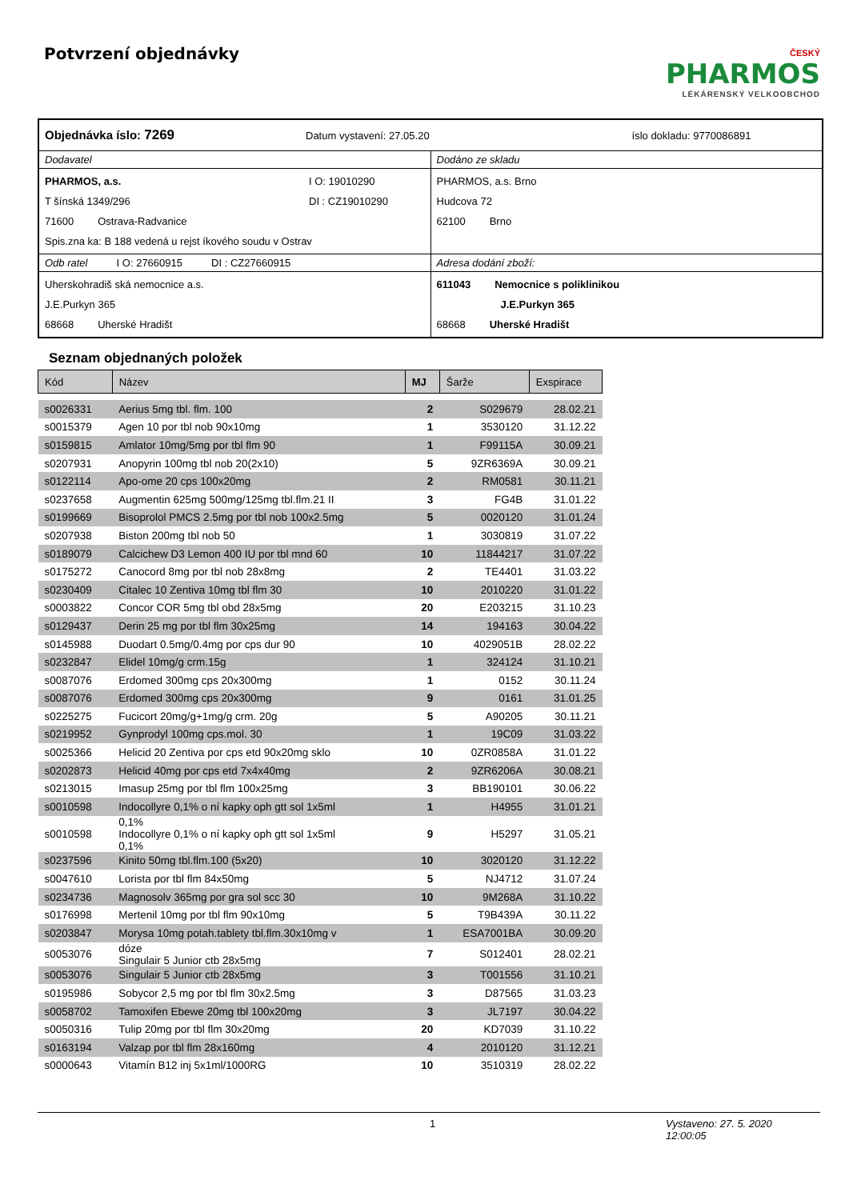Potvrzení objednávky
ČESKÝ
PHARMOS
LÉKÁRENSKÝ VELKOOBCHOD
Objednávka íslo: 7269
Datum vystavení: 27.05.20 íslo dokladu: 9770086891
Dodavatel Dodáno ze skladu
PHARMOS, a.s. I O: 19010290
T šínská 1349/296 DI : CZ19010290
71600 Ostrava-Radvanice
Spis.zna ka: B 188 vedená u rejst íkového soudu v Ostrav
PHARMOS, a.s. Brno
Hudcova 72
62100 Brno
Odb ratel I O: 27660915 DI : CZ27660915
Adresa dodání zboží:
Uherskohradiš ská nemocnice a.s.
J.E.Purkyn 365
68668 Uherské Hradišt
611043 Nemocnice s poliklinikou
J.E.Purkyn 365
68668 Uherské Hradišt
Seznam objednaných položek
| Kód | Název | MJ | Šarže | Exspirace |
| --- | --- | --- | --- | --- |
| s0026331 | Aerius 5mg tbl. flm. 100 | 2 | S029679 | 28.02.21 |
| s0015379 | Agen 10 por tbl nob 90x10mg | 1 | 3530120 | 31.12.22 |
| s0159815 | Amlator 10mg/5mg por tbl flm 90 | 1 | F99115A | 30.09.21 |
| s0207931 | Anopyrin 100mg tbl nob 20(2x10) | 5 | 9ZR6369A | 30.09.21 |
| s0122114 | Apo-ome 20 cps 100x20mg | 2 | RM0581 | 30.11.21 |
| s0237658 | Augmentin 625mg 500mg/125mg tbl.flm.21 II | 3 | FG4B | 31.01.22 |
| s0199669 | Bisoprolol PMCS 2.5mg por tbl nob 100x2.5mg | 5 | 0020120 | 31.01.24 |
| s0207938 | Biston 200mg tbl nob 50 | 1 | 3030819 | 31.07.22 |
| s0189079 | Calcichew D3 Lemon 400 IU por tbl mnd 60 | 10 | 11844217 | 31.07.22 |
| s0175272 | Canocord 8mg por tbl nob 28x8mg | 2 | TE4401 | 31.03.22 |
| s0230409 | Citalec 10 Zentiva 10mg tbl flm 30 | 10 | 2010220 | 31.01.22 |
| s0003822 | Concor COR 5mg tbl obd 28x5mg | 20 | E203215 | 31.10.23 |
| s0129437 | Derin 25 mg por tbl flm 30x25mg | 14 | 194163 | 30.04.22 |
| s0145988 | Duodart 0.5mg/0.4mg por cps dur 90 | 10 | 4029051B | 28.02.22 |
| s0232847 | Elidel 10mg/g crm.15g | 1 | 324124 | 31.10.21 |
| s0087076 | Erdomed 300mg cps 20x300mg | 1 | 0152 | 30.11.24 |
| s0087076 | Erdomed 300mg cps 20x300mg | 9 | 0161 | 31.01.25 |
| s0225275 | Fucicort 20mg/g+1mg/g crm. 20g | 5 | A90205 | 30.11.21 |
| s0219952 | Gynprodyl 100mg cps.mol. 30 | 1 | 19C09 | 31.03.22 |
| s0025366 | Helicid 20 Zentiva por cps etd 90x20mg sklo | 10 | 0ZR0858A | 31.01.22 |
| s0202873 | Helicid 40mg por cps etd 7x4x40mg | 2 | 9ZR6206A | 30.08.21 |
| s0213015 | Imasup 25mg por tbl flm 100x25mg | 3 | BB190101 | 30.06.22 |
| s0010598 | Indocollyre 0,1% o ní kapky oph gtt sol 1x5ml | 1 | H4955 | 31.01.21 |
| s0010598 | 0,1% Indocollyre 0,1% o ní kapky oph gtt sol 1x5ml 0,1% | 9 | H5297 | 31.05.21 |
| s0237596 | Kinito 50mg tbl.flm.100 (5x20) | 10 | 3020120 | 31.12.22 |
| s0047610 | Lorista por tbl flm 84x50mg | 5 | NJ4712 | 31.07.24 |
| s0234736 | Magnosolv 365mg por gra sol scc 30 | 10 | 9M268A | 31.10.22 |
| s0176998 | Mertenil 10mg por tbl flm 90x10mg | 5 | T9B439A | 30.11.22 |
| s0203847 | Morysa 10mg potah.tablety tbl.flm.30x10mg v | 1 | ESA7001BA | 30.09.20 |
| s0053076 | dóze Singulair 5 Junior ctb 28x5mg | 7 | S012401 | 28.02.21 |
| s0053076 | Singulair 5 Junior ctb 28x5mg | 3 | T001556 | 31.10.21 |
| s0195986 | Sobycor 2,5 mg por tbl flm 30x2.5mg | 3 | D87565 | 31.03.23 |
| s0058702 | Tamoxifen Ebewe 20mg tbl 100x20mg | 3 | JL7197 | 30.04.22 |
| s0050316 | Tulip 20mg por tbl flm 30x20mg | 20 | KD7039 | 31.10.22 |
| s0163194 | Valzap por tbl flm 28x160mg | 4 | 2010120 | 31.12.21 |
| s0000643 | Vitamín B12 inj 5x1ml/1000RG | 10 | 3510319 | 28.02.22 |
1 Vystaveno: 27. 5. 2020
12:00:05